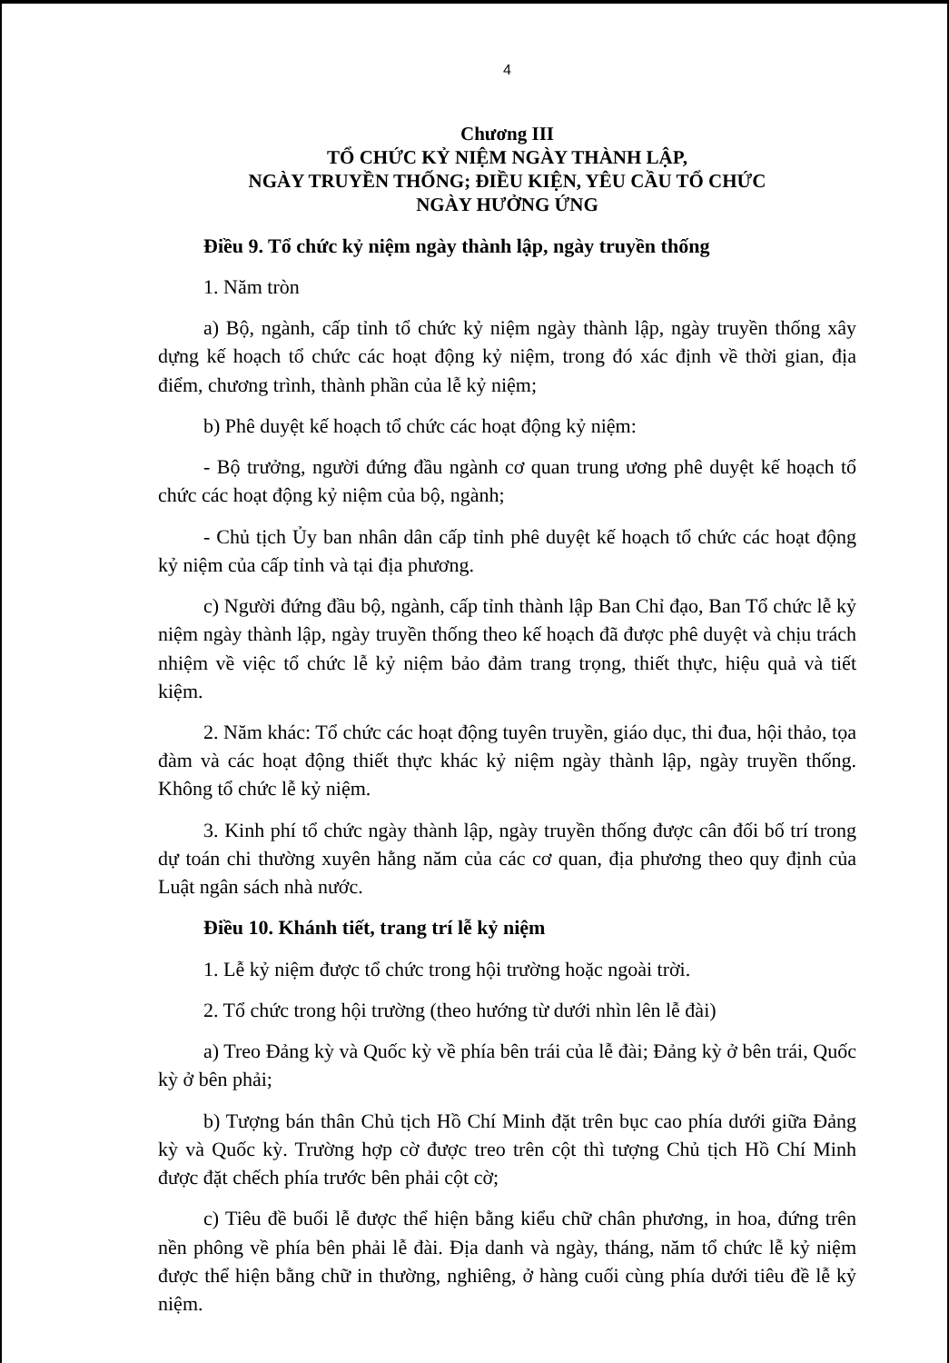4
Chương III
TỔ CHỨC KỶ NIỆM NGÀY THÀNH LẬP,
NGÀY TRUYỀN THỐNG; ĐIỀU KIỆN, YÊU CẦU TỔ CHỨC
NGÀY HƯỞNG ỨNG
Điều 9. Tổ chức kỷ niệm ngày thành lập, ngày truyền thống
1. Năm tròn
a) Bộ, ngành, cấp tỉnh tổ chức kỷ niệm ngày thành lập, ngày truyền thống xây dựng kế hoạch tổ chức các hoạt động kỷ niệm, trong đó xác định về thời gian, địa điểm, chương trình, thành phần của lễ kỷ niệm;
b) Phê duyệt kế hoạch tổ chức các hoạt động kỷ niệm:
- Bộ trưởng, người đứng đầu ngành cơ quan trung ương phê duyệt kế hoạch tổ chức các hoạt động kỷ niệm của bộ, ngành;
- Chủ tịch Ủy ban nhân dân cấp tỉnh phê duyệt kế hoạch tổ chức các hoạt động kỷ niệm của cấp tỉnh và tại địa phương.
c) Người đứng đầu bộ, ngành, cấp tỉnh thành lập Ban Chỉ đạo, Ban Tổ chức lễ kỷ niệm ngày thành lập, ngày truyền thống theo kế hoạch đã được phê duyệt và chịu trách nhiệm về việc tổ chức lễ kỷ niệm bảo đảm trang trọng, thiết thực, hiệu quả và tiết kiệm.
2. Năm khác: Tổ chức các hoạt động tuyên truyền, giáo dục, thi đua, hội thảo, tọa đàm và các hoạt động thiết thực khác kỷ niệm ngày thành lập, ngày truyền thống. Không tổ chức lễ kỷ niệm.
3. Kinh phí tổ chức ngày thành lập, ngày truyền thống được cân đối bố trí trong dự toán chi thường xuyên hằng năm của các cơ quan, địa phương theo quy định của Luật ngân sách nhà nước.
Điều 10. Khánh tiết, trang trí lễ kỷ niệm
1. Lễ kỷ niệm được tổ chức trong hội trường hoặc ngoài trời.
2. Tổ chức trong hội trường (theo hướng từ dưới nhìn lên lễ đài)
a) Treo Đảng kỳ và Quốc kỳ về phía bên trái của lễ đài; Đảng kỳ ở bên trái, Quốc kỳ ở bên phải;
b) Tượng bán thân Chủ tịch Hồ Chí Minh đặt trên bục cao phía dưới giữa Đảng kỳ và Quốc kỳ. Trường hợp cờ được treo trên cột thì tượng Chủ tịch Hồ Chí Minh được đặt chếch phía trước bên phải cột cờ;
c) Tiêu đề buổi lễ được thể hiện bằng kiểu chữ chân phương, in hoa, đứng trên nền phông về phía bên phải lễ đài. Địa danh và ngày, tháng, năm tổ chức lễ kỷ niệm được thể hiện bằng chữ in thường, nghiêng, ở hàng cuối cùng phía dưới tiêu đề lễ kỷ niệm.